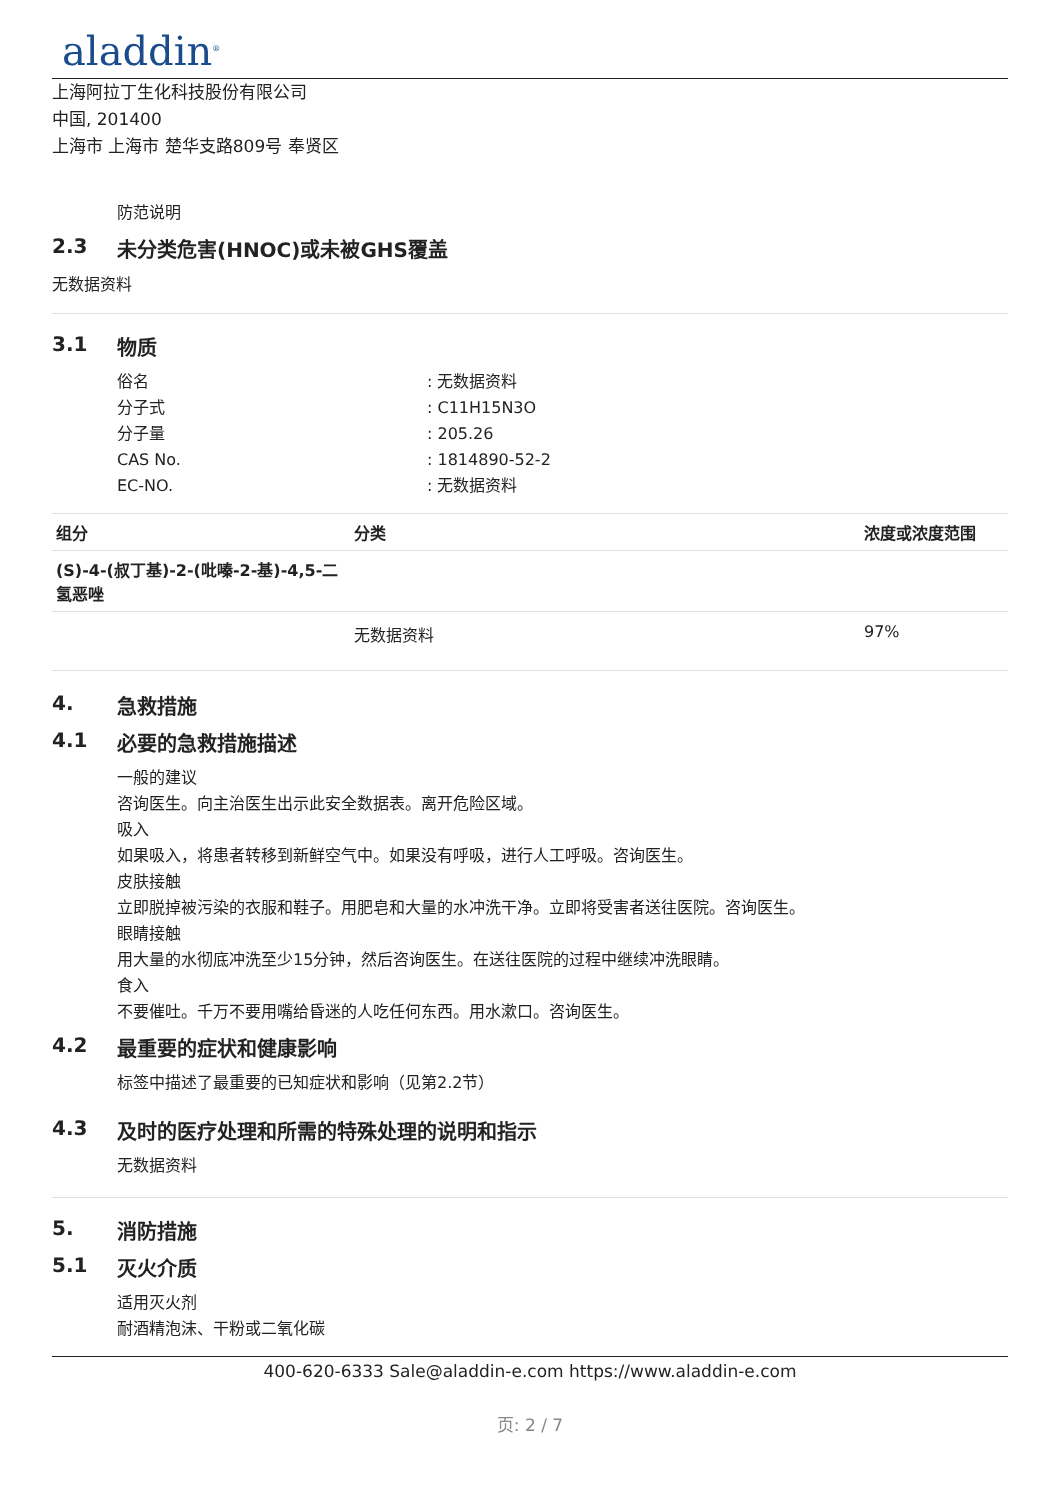aladdin<sup>®</sup>
上海阿拉丁生化科技股份有限公司
中国, 201400
上海市 上海市 楚华支路809号 奉贤区
防范说明
2.3 未分类危害(HNOC)或未被GHS覆盖
无数据资料
3.1 物质
俗名 : 无数据资料
分子式 : C11H15N3O
分子量 : 205.26
CAS No. : 1814890-52-2
EC-NO. : 无数据资料
| 组分 | 分类 | 浓度或浓度范围 |
| --- | --- | --- |
| (S)-4-(叔丁基)-2-(吡嗪-2-基)-4,5-二氢恶唑 | | |
| | 无数据资料 | 97% |
4. 急救措施
4.1 必要的急救措施描述
一般的建议
咨询医生。向主治医生出示此安全数据表。离开危险区域。
吸入
如果吸入，将患者转移到新鲜空气中。如果没有呼吸，进行人工呼吸。咨询医生。
皮肤接触
立即脱掉被污染的衣服和鞋子。用肥皂和大量的水冲洗干净。立即将受害者送往医院。咨询医生。
眼睛接触
用大量的水彻底冲洗至少15分钟，然后咨询医生。在送往医院的过程中继续冲洗眼睛。
食入
不要催吐。千万不要用嘴给昏迷的人吃任何东西。用水漱口。咨询医生。
4.2 最重要的症状和健康影响
标签中描述了最重要的已知症状和影响（见第2.2节）
4.3 及时的医疗处理和所需的特殊处理的说明和指示
无数据资料
5. 消防措施
5.1 灭火介质
适用灭火剂
耐酒精泡沫、干粉或二氧化碳
400-620-6333 Sale@aladdin-e.com https://www.aladdin-e.com
页: 2 / 7